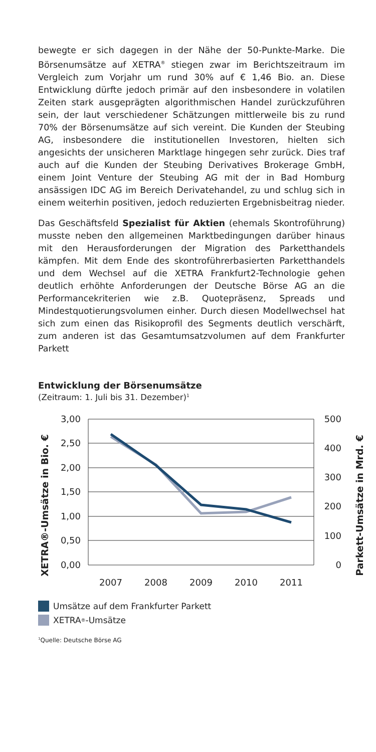bewegte er sich dagegen in der Nähe der 50-Punkte-Marke. Die Börsenumsätze auf XETRA<sup>®</sup> stiegen zwar im Berichtszeitraum im Vergleich zum Vorjahr um rund 30% auf € 1,46 Bio. an. Diese Entwicklung dürfte jedoch primär auf den insbesondere in volatilen Zeiten stark ausgeprägten algorithmischen Handel zurückzuführen sein, der laut verschiedener Schätzungen mittlerweile bis zu rund 70% der Börsenumsätze auf sich vereint. Die Kunden der Steubing AG, insbesondere die institutionellen Investoren, hielten sich angesichts der unsicheren Marktlage hingegen sehr zurück. Dies traf auch auf die Kunden der Steubing Derivatives Brokerage GmbH, einem Joint Venture der Steubing AG mit der in Bad Homburg ansässigen IDC AG im Bereich Derivatehandel, zu und schlug sich in einem weiterhin positiven, jedoch reduzierten Ergebnisbeitrag nieder.
Das Geschäftsfeld Spezialist für Aktien (ehemals Skontroführung) musste neben den allgemeinen Marktbedingungen darüber hinaus mit den Herausforderungen der Migration des Parketthandels kämpfen. Mit dem Ende des skontroführerbasierten Parketthandels und dem Wechsel auf die XETRA Frankfurt2-Technologie gehen deutlich erhöhte Anforderungen der Deutsche Börse AG an die Performancekriterien wie z.B. Quotepräsenz, Spreads und Mindestquotierungsvolumen einher. Durch diesen Modellwechsel hat sich zum einen das Risikoprofil des Segments deutlich verschärft, zum anderen ist das Gesamtumsatzvolumen auf dem Frankfurter Parkett
Entwicklung der Börsenumsätze
(Zeitraum: 1. Juli bis 31. Dezember)<sup>1</sup>
XETRA®-Umsätze in Bio. €
Parkett-Umsätze in Mrd. €
3,00
2,50
2,00
1,50
1,00
0,50
0,00
500
400
300
200
100
0
2007
2008
2009
2010
2011
Umsätze auf dem Frankfurter Parkett
XETRA<sup>®</sup>-Umsätze
<sup>1</sup> Quelle: Deutsche Börse AG